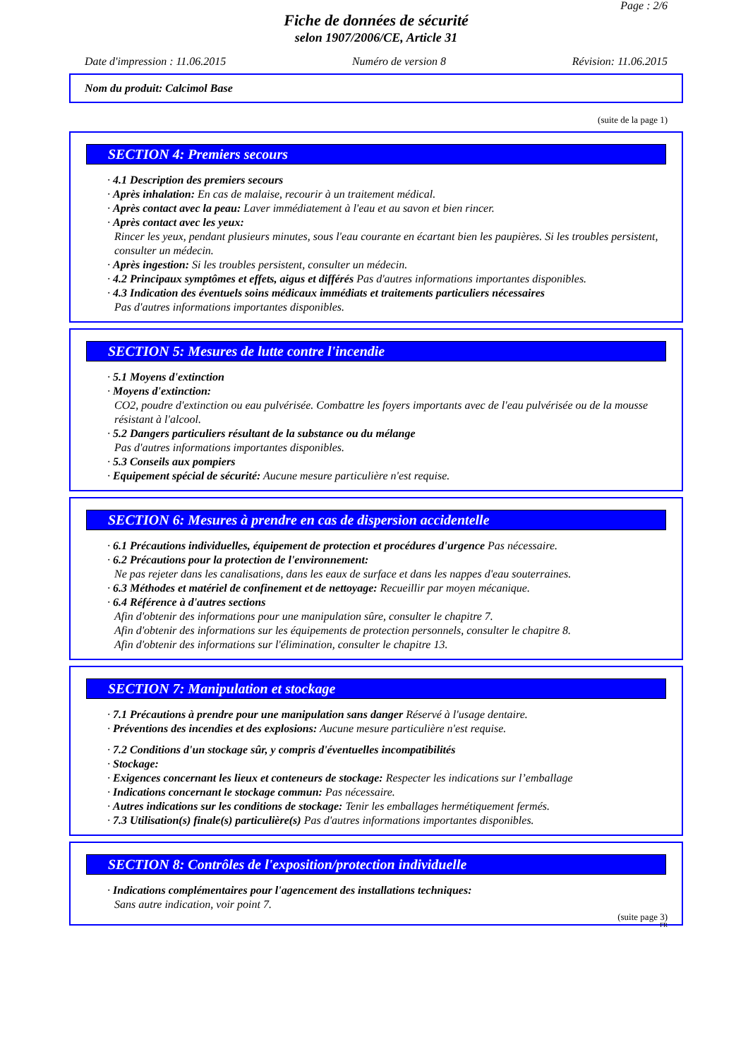Page : 2/6
Fiche de données de sécurité
selon 1907/2006/CE, Article 31
Date d'impression : 11.06.2015 Numéro de version 8 Révision: 11.06.2015
Nom du produit: Calcimol Base
(suite de la page 1)
SECTION 4: Premiers secours
· 4.1 Description des premiers secours
· Après inhalation: En cas de malaise, recourir à un traitement médical.
· Après contact avec la peau: Laver immédiatement à l'eau et au savon et bien rincer.
· Après contact avec les yeux:
Rincer les yeux, pendant plusieurs minutes, sous l'eau courante en écartant bien les paupières. Si les troubles persistent, consulter un médecin.
· Après ingestion: Si les troubles persistent, consulter un médecin.
· 4.2 Principaux symptômes et effets, aigus et différés Pas d'autres informations importantes disponibles.
· 4.3 Indication des éventuels soins médicaux immédiats et traitements particuliers nécessaires
Pas d'autres informations importantes disponibles.
SECTION 5: Mesures de lutte contre l'incendie
· 5.1 Moyens d'extinction
· Moyens d'extinction:
CO2, poudre d'extinction ou eau pulvérisée. Combattre les foyers importants avec de l'eau pulvérisée ou de la mousse résistant à l'alcool.
· 5.2 Dangers particuliers résultant de la substance ou du mélange
Pas d'autres informations importantes disponibles.
· 5.3 Conseils aux pompiers
· Equipement spécial de sécurité: Aucune mesure particulière n'est requise.
SECTION 6: Mesures à prendre en cas de dispersion accidentelle
· 6.1 Précautions individuelles, équipement de protection et procédures d'urgence Pas nécessaire.
· 6.2 Précautions pour la protection de l'environnement:
Ne pas rejeter dans les canalisations, dans les eaux de surface et dans les nappes d'eau souterraines.
· 6.3 Méthodes et matériel de confinement et de nettoyage: Recueillir par moyen mécanique.
· 6.4 Référence à d'autres sections
Afin d'obtenir des informations pour une manipulation sûre, consulter le chapitre 7.
Afin d'obtenir des informations sur les équipements de protection personnels, consulter le chapitre 8.
Afin d'obtenir des informations sur l'élimination, consulter le chapitre 13.
SECTION 7: Manipulation et stockage
· 7.1 Précautions à prendre pour une manipulation sans danger Réservé à l'usage dentaire.
· Préventions des incendies et des explosions: Aucune mesure particulière n'est requise.
· 7.2 Conditions d'un stockage sûr, y compris d'éventuelles incompatibilités
· Stockage:
· Exigences concernant les lieux et conteneurs de stockage: Respecter les indications sur l’emballage
· Indications concernant le stockage commun: Pas nécessaire.
· Autres indications sur les conditions de stockage: Tenir les emballages hermétiquement fermés.
· 7.3 Utilisation(s) finale(s) particulière(s) Pas d'autres informations importantes disponibles.
SECTION 8: Contrôles de l'exposition/protection individuelle
· Indications complémentaires pour l'agencement des installations techniques:
Sans autre indication, voir point 7.
(suite page 3)
FR